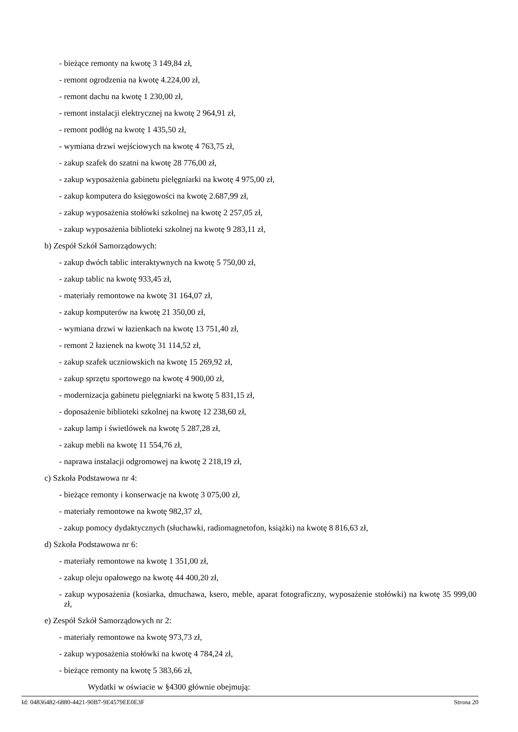- bieżące remonty na kwotę 3 149,84 zł,
- remont ogrodzenia na kwotę 4.224,00 zł,
- remont dachu na kwotę 1 230,00 zł,
- remont instalacji elektrycznej na kwotę 2 964,91 zł,
- remont podłóg na kwotę 1 435,50 zł,
- wymiana drzwi wejściowych na kwotę 4 763,75 zł,
- zakup szafek do szatni na kwotę 28 776,00 zł,
- zakup wyposażenia gabinetu pielęgniarki na kwotę 4 975,00 zł,
- zakup komputera do księgowości na kwotę 2.687,99 zł,
- zakup wyposażenia stołówki szkolnej na kwotę 2 257,05 zł,
- zakup wyposażenia biblioteki szkolnej na kwotę 9 283,11 zł,
b) Zespół Szkół Samorządowych:
- zakup dwóch tablic interaktywnych na kwotę 5 750,00 zł,
- zakup tablic na kwotę 933,45 zł,
- materiały remontowe na kwotę 31 164,07 zł,
- zakup komputerów na kwotę 21 350,00 zł,
- wymiana drzwi w łazienkach na kwotę 13 751,40 zł,
- remont 2 łazienek na kwotę 31 114,52 zł,
- zakup szafek uczniowskich na kwotę 15 269,92 zł,
- zakup sprzętu sportowego na kwotę 4 900,00 zł,
- modernizacja gabinetu pielęgniarki na kwotę 5 831,15 zł,
- doposażenie biblioteki szkolnej na kwotę 12 238,60 zł,
- zakup lamp i świetlówek na kwotę 5 287,28 zł,
- zakup mebli na kwotę 11 554,76 zł,
- naprawa instalacji odgromowej na kwotę 2 218,19 zł,
c) Szkoła Podstawowa nr 4:
- bieżące remonty i konserwacje na kwotę 3 075,00 zł,
- materiały remontowe na kwotę 982,37 zł,
- zakup pomocy dydaktycznych (słuchawki, radiomagnetofon, książki) na kwotę 8 816,63 zł,
d) Szkoła Podstawowa nr 6:
- materiały remontowe na kwotę 1 351,00 zł,
- zakup oleju opałowego na kwotę 44 400,20 zł,
- zakup wyposażenia (kosiarka, dmuchawa, ksero, meble, aparat fotograficzny, wyposażenie stołówki) na kwotę 35 999,00 zł,
e) Zespół Szkół Samorządowych nr 2:
- materiały remontowe na kwotę 973,73 zł,
- zakup wyposażenia stołówki na kwotę 4 784,24 zł,
- bieżące remonty na kwotę 5 383,66 zł,
Wydatki w oświacie w §4300 głównie obejmują:
Id: 04836482-6880-4421-90B7-9E4579EE0E3F Strona 20